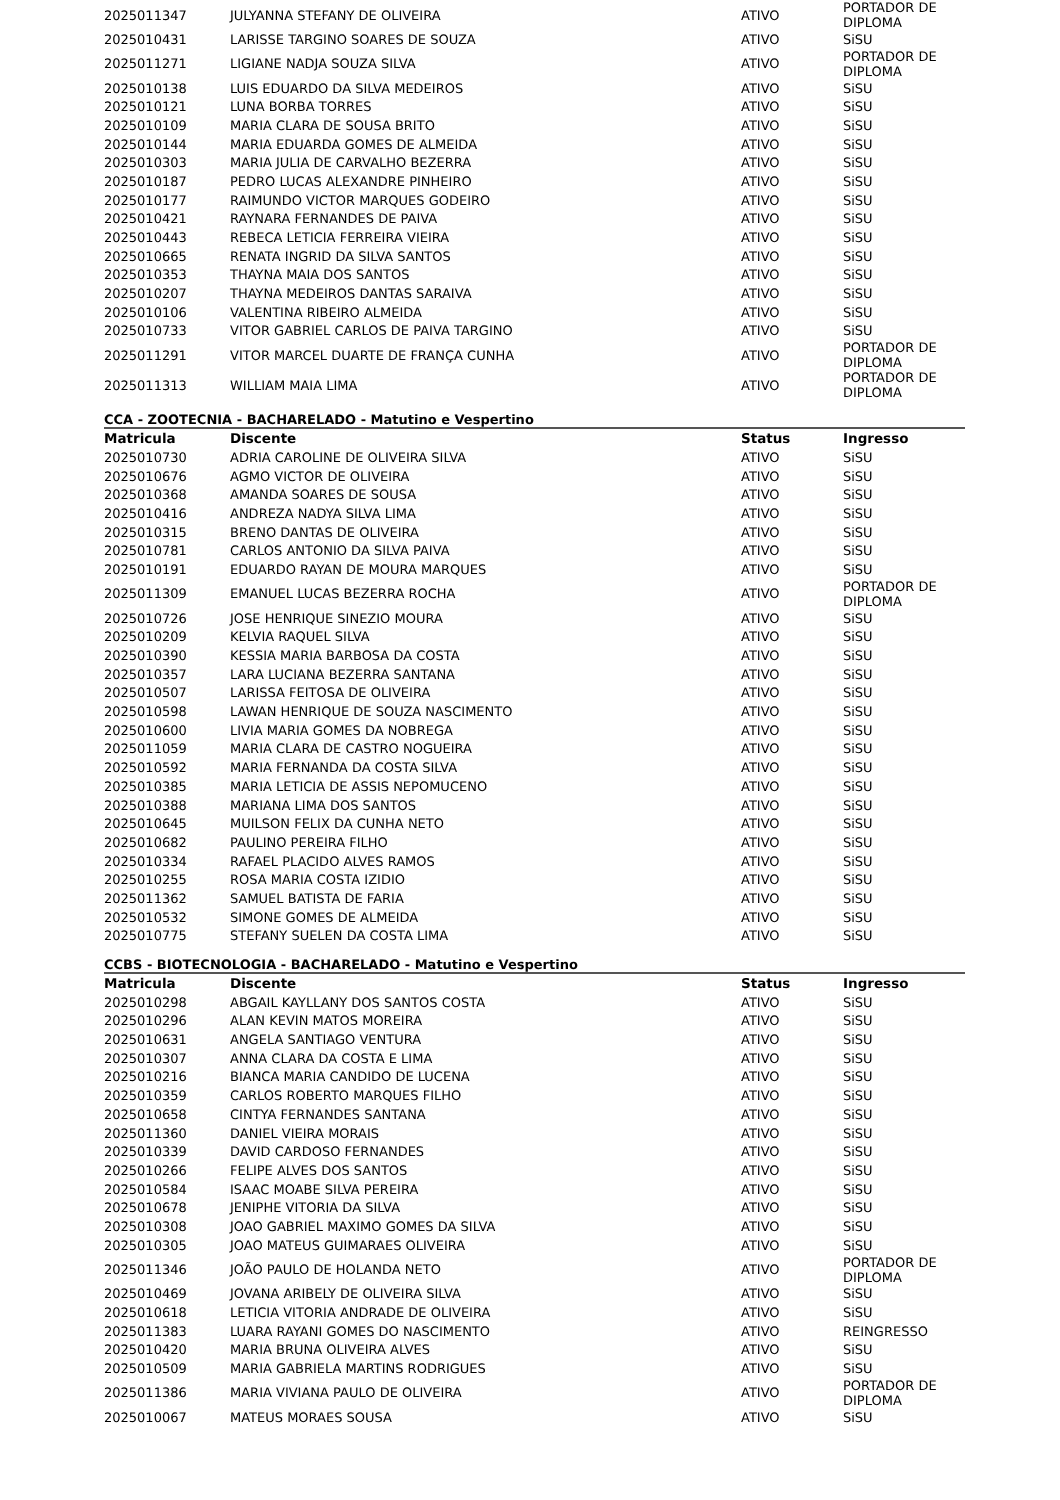| 2025011347 | JULYANNA STEFANY DE OLIVEIRA | ATIVO | PORTADOR DE DIPLOMA |
| 2025010431 | LARISSE TARGINO SOARES DE SOUZA | ATIVO | SiSU |
| 2025011271 | LIGIANE NADJA SOUZA SILVA | ATIVO | PORTADOR DE DIPLOMA |
| 2025010138 | LUIS EDUARDO DA SILVA MEDEIROS | ATIVO | SiSU |
| 2025010121 | LUNA BORBA TORRES | ATIVO | SiSU |
| 2025010109 | MARIA CLARA DE SOUSA BRITO | ATIVO | SiSU |
| 2025010144 | MARIA EDUARDA GOMES DE ALMEIDA | ATIVO | SiSU |
| 2025010303 | MARIA JULIA DE CARVALHO BEZERRA | ATIVO | SiSU |
| 2025010187 | PEDRO LUCAS ALEXANDRE PINHEIRO | ATIVO | SiSU |
| 2025010177 | RAIMUNDO VICTOR MARQUES GODEIRO | ATIVO | SiSU |
| 2025010421 | RAYNARA FERNANDES DE PAIVA | ATIVO | SiSU |
| 2025010443 | REBECA LETICIA FERREIRA VIEIRA | ATIVO | SiSU |
| 2025010665 | RENATA INGRID DA SILVA SANTOS | ATIVO | SiSU |
| 2025010353 | THAYNA MAIA DOS SANTOS | ATIVO | SiSU |
| 2025010207 | THAYNA MEDEIROS DANTAS SARAIVA | ATIVO | SiSU |
| 2025010106 | VALENTINA RIBEIRO ALMEIDA | ATIVO | SiSU |
| 2025010733 | VITOR GABRIEL CARLOS DE PAIVA TARGINO | ATIVO | SiSU |
| 2025011291 | VITOR MARCEL DUARTE DE FRANÇA CUNHA | ATIVO | PORTADOR DE DIPLOMA |
| 2025011313 | WILLIAM MAIA LIMA | ATIVO | PORTADOR DE DIPLOMA |
CCA - ZOOTECNIA - BACHARELADO - Matutino e Vespertino
| Matricula | Discente | Status | Ingresso |
| --- | --- | --- | --- |
| 2025010730 | ADRIA CAROLINE DE OLIVEIRA SILVA | ATIVO | SiSU |
| 2025010676 | AGMO VICTOR DE OLIVEIRA | ATIVO | SiSU |
| 2025010368 | AMANDA SOARES DE SOUSA | ATIVO | SiSU |
| 2025010416 | ANDREZA NADYA SILVA LIMA | ATIVO | SiSU |
| 2025010315 | BRENO DANTAS DE OLIVEIRA | ATIVO | SiSU |
| 2025010781 | CARLOS ANTONIO DA SILVA PAIVA | ATIVO | SiSU |
| 2025010191 | EDUARDO RAYAN DE MOURA MARQUES | ATIVO | SiSU |
| 2025011309 | EMANUEL LUCAS BEZERRA ROCHA | ATIVO | PORTADOR DE DIPLOMA |
| 2025010726 | JOSE HENRIQUE SINEZIO MOURA | ATIVO | SiSU |
| 2025010209 | KELVIA RAQUEL SILVA | ATIVO | SiSU |
| 2025010390 | KESSIA MARIA BARBOSA DA COSTA | ATIVO | SiSU |
| 2025010357 | LARA LUCIANA BEZERRA SANTANA | ATIVO | SiSU |
| 2025010507 | LARISSA FEITOSA DE OLIVEIRA | ATIVO | SiSU |
| 2025010598 | LAWAN HENRIQUE DE SOUZA NASCIMENTO | ATIVO | SiSU |
| 2025010600 | LIVIA MARIA GOMES DA NOBREGA | ATIVO | SiSU |
| 2025011059 | MARIA CLARA DE CASTRO NOGUEIRA | ATIVO | SiSU |
| 2025010592 | MARIA FERNANDA DA COSTA SILVA | ATIVO | SiSU |
| 2025010385 | MARIA LETICIA DE ASSIS NEPOMUCENO | ATIVO | SiSU |
| 2025010388 | MARIANA LIMA DOS SANTOS | ATIVO | SiSU |
| 2025010645 | MUILSON FELIX DA CUNHA NETO | ATIVO | SiSU |
| 2025010682 | PAULINO PEREIRA FILHO | ATIVO | SiSU |
| 2025010334 | RAFAEL PLACIDO ALVES RAMOS | ATIVO | SiSU |
| 2025010255 | ROSA MARIA COSTA IZIDIO | ATIVO | SiSU |
| 2025011362 | SAMUEL BATISTA DE FARIA | ATIVO | SiSU |
| 2025010532 | SIMONE GOMES DE ALMEIDA | ATIVO | SiSU |
| 2025010775 | STEFANY SUELEN DA COSTA LIMA | ATIVO | SiSU |
CCBS - BIOTECNOLOGIA - BACHARELADO - Matutino e Vespertino
| Matricula | Discente | Status | Ingresso |
| --- | --- | --- | --- |
| 2025010298 | ABGAIL KAYLLANY DOS SANTOS COSTA | ATIVO | SiSU |
| 2025010296 | ALAN KEVIN MATOS MOREIRA | ATIVO | SiSU |
| 2025010631 | ANGELA SANTIAGO VENTURA | ATIVO | SiSU |
| 2025010307 | ANNA CLARA DA COSTA E LIMA | ATIVO | SiSU |
| 2025010216 | BIANCA MARIA CANDIDO DE LUCENA | ATIVO | SiSU |
| 2025010359 | CARLOS ROBERTO MARQUES FILHO | ATIVO | SiSU |
| 2025010658 | CINTYA FERNANDES SANTANA | ATIVO | SiSU |
| 2025011360 | DANIEL VIEIRA MORAIS | ATIVO | SiSU |
| 2025010339 | DAVID CARDOSO FERNANDES | ATIVO | SiSU |
| 2025010266 | FELIPE ALVES DOS SANTOS | ATIVO | SiSU |
| 2025010584 | ISAAC MOABE SILVA PEREIRA | ATIVO | SiSU |
| 2025010678 | JENIPHE VITORIA DA SILVA | ATIVO | SiSU |
| 2025010308 | JOAO GABRIEL MAXIMO GOMES DA SILVA | ATIVO | SiSU |
| 2025010305 | JOAO MATEUS GUIMARAES OLIVEIRA | ATIVO | SiSU |
| 2025011346 | JOÃO PAULO DE HOLANDA NETO | ATIVO | PORTADOR DE DIPLOMA |
| 2025010469 | JOVANA ARIBELY DE OLIVEIRA SILVA | ATIVO | SiSU |
| 2025010618 | LETICIA VITORIA ANDRADE DE OLIVEIRA | ATIVO | SiSU |
| 2025011383 | LUARA RAYANI GOMES DO NASCIMENTO | ATIVO | REINGRESSO |
| 2025010420 | MARIA BRUNA OLIVEIRA ALVES | ATIVO | SiSU |
| 2025010509 | MARIA GABRIELA MARTINS RODRIGUES | ATIVO | SiSU |
| 2025011386 | MARIA VIVIANA PAULO DE OLIVEIRA | ATIVO | PORTADOR DE DIPLOMA |
| 2025010067 | MATEUS MORAES SOUSA | ATIVO | SiSU |